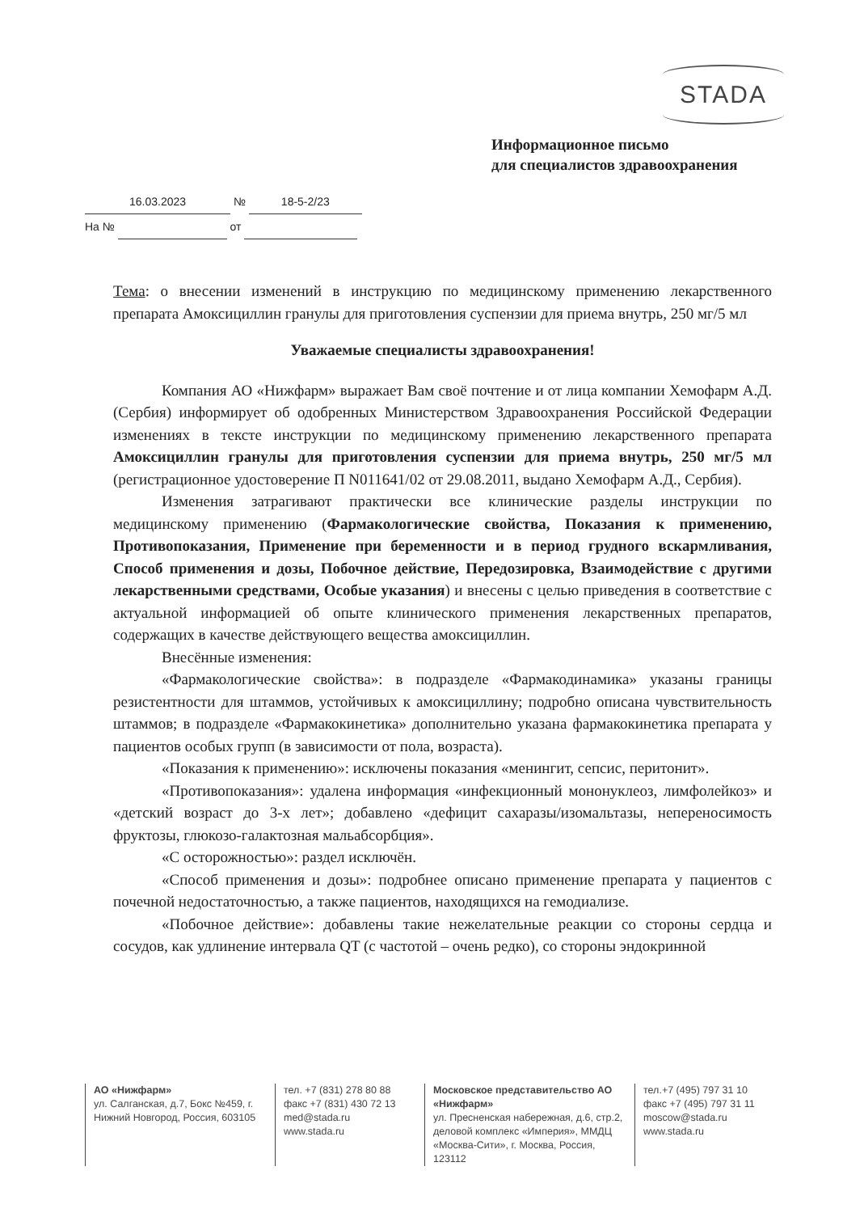STADA
Информационное письмо
для специалистов здравоохранения
16.03.2023 № 18-5-2/23
На № от
Тема: о внесении изменений в инструкцию по медицинскому применению лекарственного препарата Амоксициллин гранулы для приготовления суспензии для приема внутрь, 250 мг/5 мл
Уважаемые специалисты здравоохранения!
Компания АО «Нижфарм» выражает Вам своё почтение и от лица компании Хемофарм А.Д. (Сербия) информирует об одобренных Министерством Здравоохранения Российской Федерации изменениях в тексте инструкции по медицинскому применению лекарственного препарата Амоксициллин гранулы для приготовления суспензии для приема внутрь, 250 мг/5 мл (регистрационное удостоверение П N011641/02 от 29.08.2011, выдано Хемофарм А.Д., Сербия).
Изменения затрагивают практически все клинические разделы инструкции по медицинскому применению (Фармакологические свойства, Показания к применению, Противопоказания, Применение при беременности и в период грудного вскармливания, Способ применения и дозы, Побочное действие, Передозировка, Взаимодействие с другими лекарственными средствами, Особые указания) и внесены с целью приведения в соответствие с актуальной информацией об опыте клинического применения лекарственных препаратов, содержащих в качестве действующего вещества амоксициллин.
Внесённые изменения:
«Фармакологические свойства»: в подразделе «Фармакодинамика» указаны границы резистентности для штаммов, устойчивых к амоксициллину; подробно описана чувствительность штаммов; в подразделе «Фармакокинетика» дополнительно указана фармакокинетика препарата у пациентов особых групп (в зависимости от пола, возраста).
«Показания к применению»: исключены показания «менингит, сепсис, перитонит».
«Противопоказания»: удалена информация «инфекционный мононуклеоз, лимфолейкоз» и «детский возраст до 3-х лет»; добавлено «дефицит сахаразы/изомальтазы, непереносимость фруктозы, глюкозо-галактозная мальабсорбция».
«С осторожностью»: раздел исключён.
«Способ применения и дозы»: подробнее описано применение препарата у пациентов с почечной недостаточностью, а также пациентов, находящихся на гемодиализе.
«Побочное действие»: добавлены такие нежелательные реакции со стороны сердца и сосудов, как удлинение интервала QT (с частотой – очень редко), со стороны эндокринной
АО «Нижфарм»
ул. Салганская, д.7, Бокс №459, г. Нижний Новгород, Россия, 603105
тел. +7 (831) 278 80 88
факс +7 (831) 430 72 13
med@stada.ru
www.stada.ru
Московское представительство АО «Нижфарм»
ул. Пресненская набережная, д.6, стр.2, деловой комплекс «Империя», ММДЦ «Москва-Сити», г. Москва, Россия, 123112
тел.+7 (495) 797 31 10
факс +7 (495) 797 31 11
moscow@stada.ru
www.stada.ru